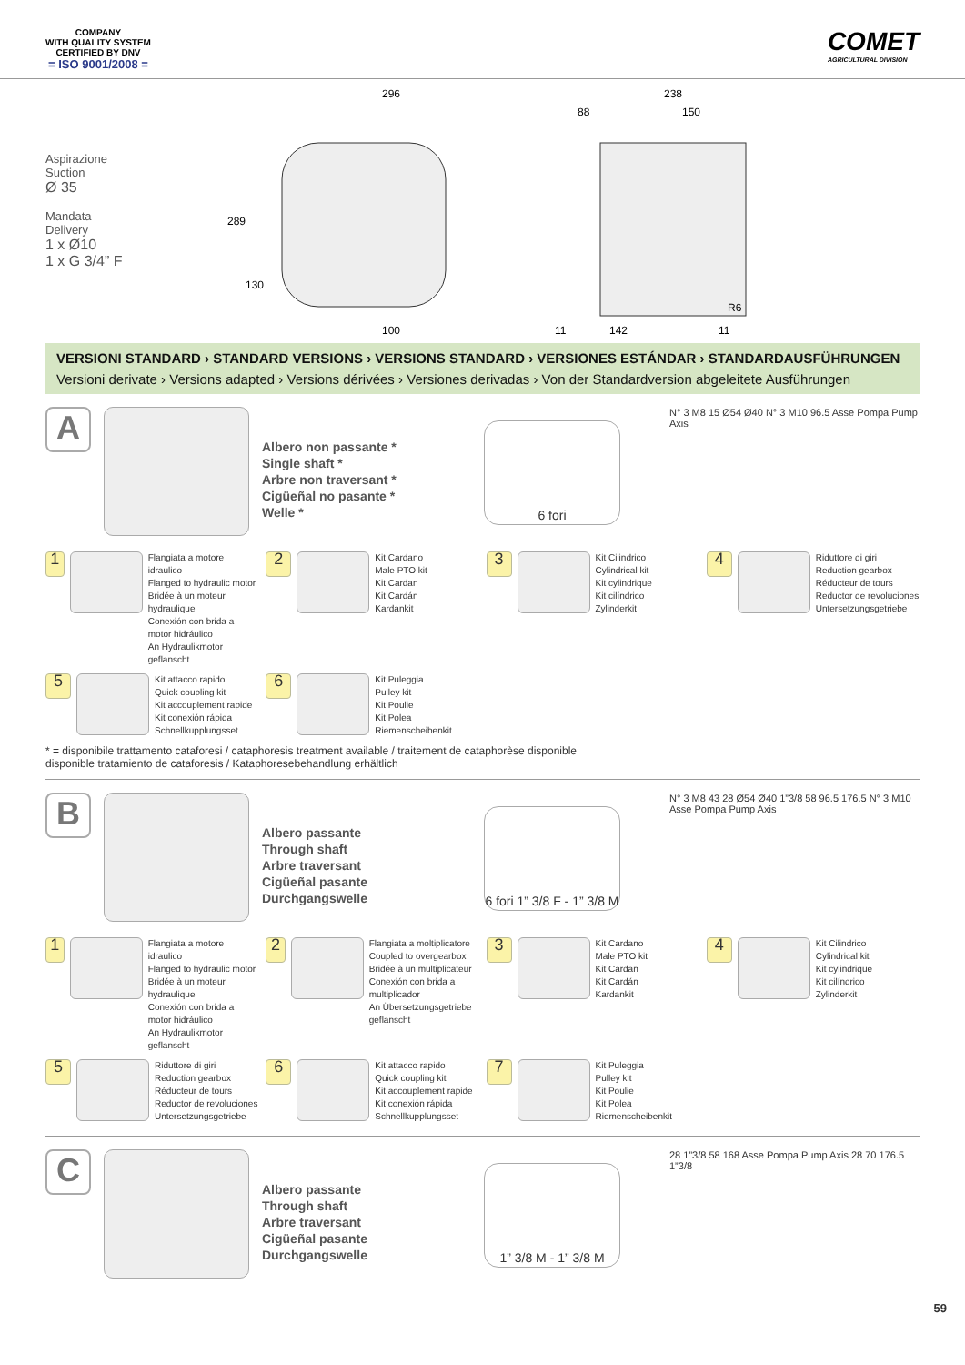COMPANY
WITH QUALITY SYSTEM
CERTIFIED BY DNV
= ISO 9001/2008 =
COMET
AGRICULTURAL DIVISION
Aspirazione
Suction
Ø 35
Mandata
Delivery
1 x Ø10
1 x G 3/4” F
296
238
88
150
289
130
100
11
142
11
R6
VERSIONI STANDARD › STANDARD VERSIONS › VERSIONS STANDARD › VERSIONES ESTÁNDAR › STANDARDAUSFÜHRUNGEN
Versioni derivate › Versions adapted › Versions dérivées › Versiones derivadas › Von der Standardversion abgeleitete Ausführungen
A
Albero non passante *
Single shaft *
Arbre non traversant *
Cigüeñal no pasante *
Welle *
6 fori
N° 3 M8 15 Ø54 Ø40 N° 3 M10 96.5 Asse Pompa Pump Axis
1
Flangiata a motore idraulico
Flanged to hydraulic motor
Bridée à un moteur hydraulique
Conexión con brida a motor hidráulico
An Hydraulikmotor geflanscht
2
Kit Cardano
Male PTO kit
Kit Cardan
Kit Cardán
Kardankit
3
Kit Cilindrico
Cylindrical kit
Kit cylindrique
Kit cilíndrico
Zylinderkit
4
Riduttore di giri
Reduction gearbox
Réducteur de tours
Reductor de revoluciones
Untersetzungsgetriebe
5
Kit attacco rapido
Quick coupling kit
Kit accouplement rapide
Kit conexión rápida
Schnellkupplungsset
6
Kit Puleggia
Pulley kit
Kit Poulie
Kit Polea
Riemenscheibenkit
* = disponibile trattamento cataforesi / cataphoresis treatment available / traitement de cataphorèse disponible
disponible tratamiento de cataforesis / Kataphoresebehandlung erhältlich
B
Albero passante
Through shaft
Arbre traversant
Cigüeñal pasante
Durchgangswelle
6 fori 1” 3/8 F - 1” 3/8 M
N° 3 M8 43 28 Ø54 Ø40 1”3/8 58 96.5 176.5 N° 3 M10 Asse Pompa Pump Axis
1
Flangiata a motore idraulico
Flanged to hydraulic motor
Bridée à un moteur hydraulique
Conexión con brida a motor hidráulico
An Hydraulikmotor geflanscht
2
Flangiata a moltiplicatore
Coupled to overgearbox
Bridée à un multiplicateur
Conexión con brida a multiplicador
An Übersetzungsgetriebe geflanscht
3
Kit Cardano
Male PTO kit
Kit Cardan
Kit Cardán
Kardankit
4
Kit Cilindrico
Cylindrical kit
Kit cylindrique
Kit cilíndrico
Zylinderkit
5
Riduttore di giri
Reduction gearbox
Réducteur de tours
Reductor de revoluciones
Untersetzungsgetriebe
6
Kit attacco rapido
Quick coupling kit
Kit accouplement rapide
Kit conexión rápida
Schnellkupplungsset
7
Kit Puleggia
Pulley kit
Kit Poulie
Kit Polea
Riemenscheibenkit
C
Albero passante
Through shaft
Arbre traversant
Cigüeñal pasante
Durchgangswelle
1” 3/8 M - 1” 3/8 M
28 1”3/8 58 168 Asse Pompa Pump Axis 28 70 176.5 1”3/8
59